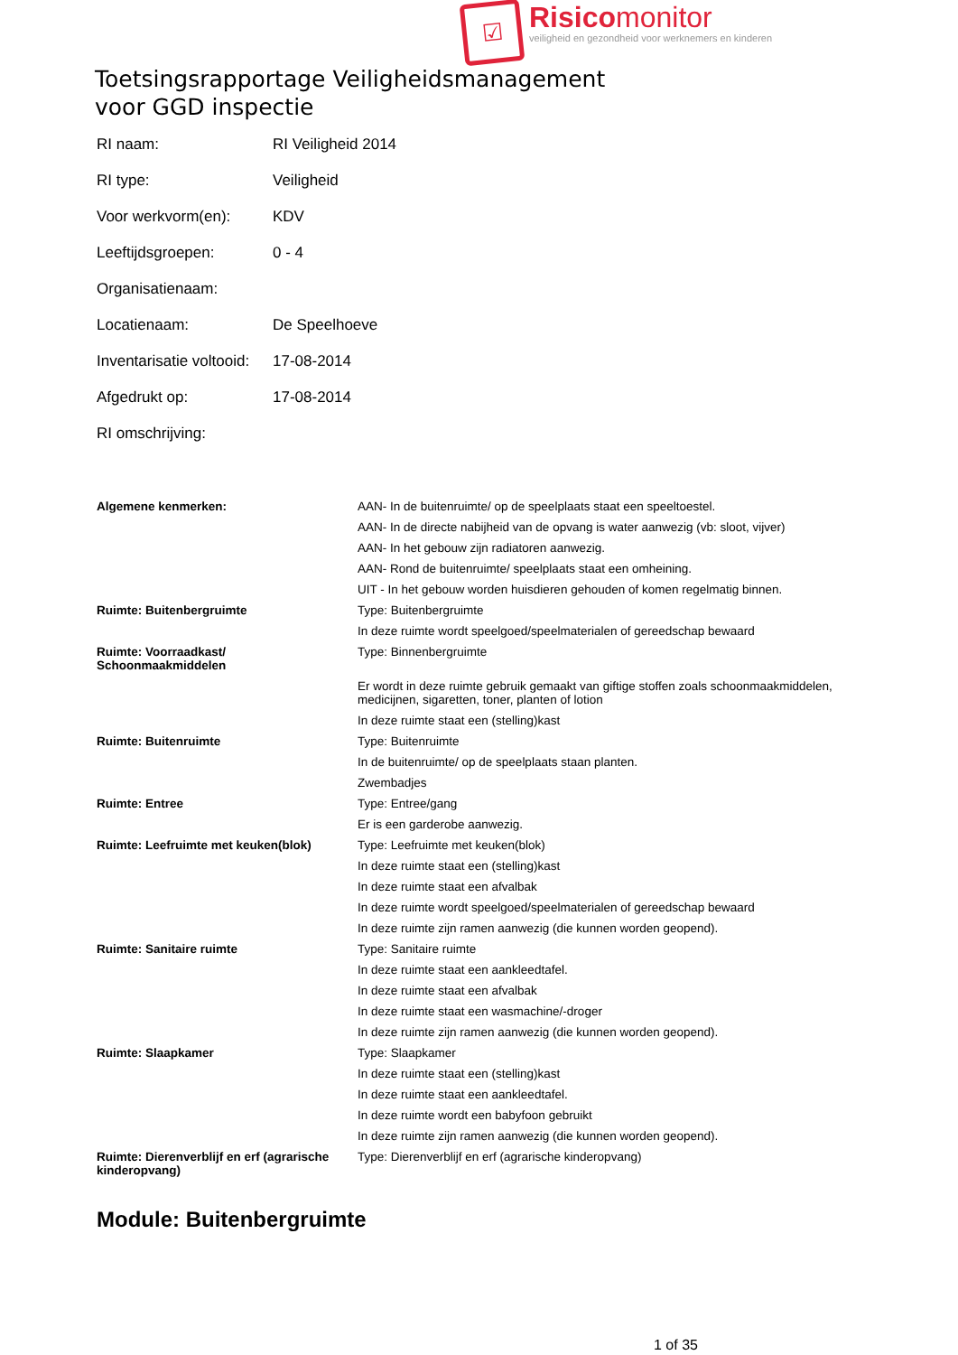☑
Risicomonitor
veiligheid en gezondheid voor werknemers en kinderen
Toetsingsrapportage Veiligheidsmanagement
voor GGD inspectie
| RI naam: | RI Veiligheid 2014 |
| RI type: | Veiligheid |
| Voor werkvorm(en): | KDV |
| Leeftijdsgroepen: | 0 - 4 |
| Organisatienaam: | |
| Locatienaam: | De Speelhoeve |
| Inventarisatie voltooid: | 17-08-2014 |
| Afgedrukt op: | 17-08-2014 |
| RI omschrijving: | |
| Algemene kenmerken: | AAN- In de buitenruimte/ op de speelplaats staat een speeltoestel. |
| | AAN- In de directe nabijheid van de opvang is water aanwezig (vb: sloot, vijver) |
| | AAN- In het gebouw zijn radiatoren aanwezig. |
| | AAN- Rond de buitenruimte/ speelplaats staat een omheining. |
| | UIT - In het gebouw worden huisdieren gehouden of komen regelmatig binnen. |
| Ruimte: Buitenbergruimte | Type: Buitenbergruimte |
| | In deze ruimte wordt speelgoed/speelmaterialen of gereedschap bewaard |
| Ruimte: Voorraadkast/ Schoonmaakmiddelen | Type: Binnenbergruimte |
| | Er wordt in deze ruimte gebruik gemaakt van giftige stoffen zoals schoonmaakmiddelen, medicijnen, sigaretten, toner, planten of lotion |
| | In deze ruimte staat een (stelling)kast |
| Ruimte: Buitenruimte | Type: Buitenruimte |
| | In de buitenruimte/ op de speelplaats staan planten. |
| | Zwembadjes |
| Ruimte: Entree | Type: Entree/gang |
| | Er is een garderobe aanwezig. |
| Ruimte: Leefruimte met keuken(blok) | Type: Leefruimte met keuken(blok) |
| | In deze ruimte staat een (stelling)kast |
| | In deze ruimte staat een afvalbak |
| | In deze ruimte wordt speelgoed/speelmaterialen of gereedschap bewaard |
| | In deze ruimte zijn ramen aanwezig (die kunnen worden geopend). |
| Ruimte: Sanitaire ruimte | Type: Sanitaire ruimte |
| | In deze ruimte staat een aankleedtafel. |
| | In deze ruimte staat een afvalbak |
| | In deze ruimte staat een wasmachine/-droger |
| | In deze ruimte zijn ramen aanwezig (die kunnen worden geopend). |
| Ruimte: Slaapkamer | Type: Slaapkamer |
| | In deze ruimte staat een (stelling)kast |
| | In deze ruimte staat een aankleedtafel. |
| | In deze ruimte wordt een babyfoon gebruikt |
| | In deze ruimte zijn ramen aanwezig (die kunnen worden geopend). |
| Ruimte: Dierenverblijf en erf (agrarische kinderopvang) | Type: Dierenverblijf en erf (agrarische kinderopvang) |
Module: Buitenbergruimte
1 of 35